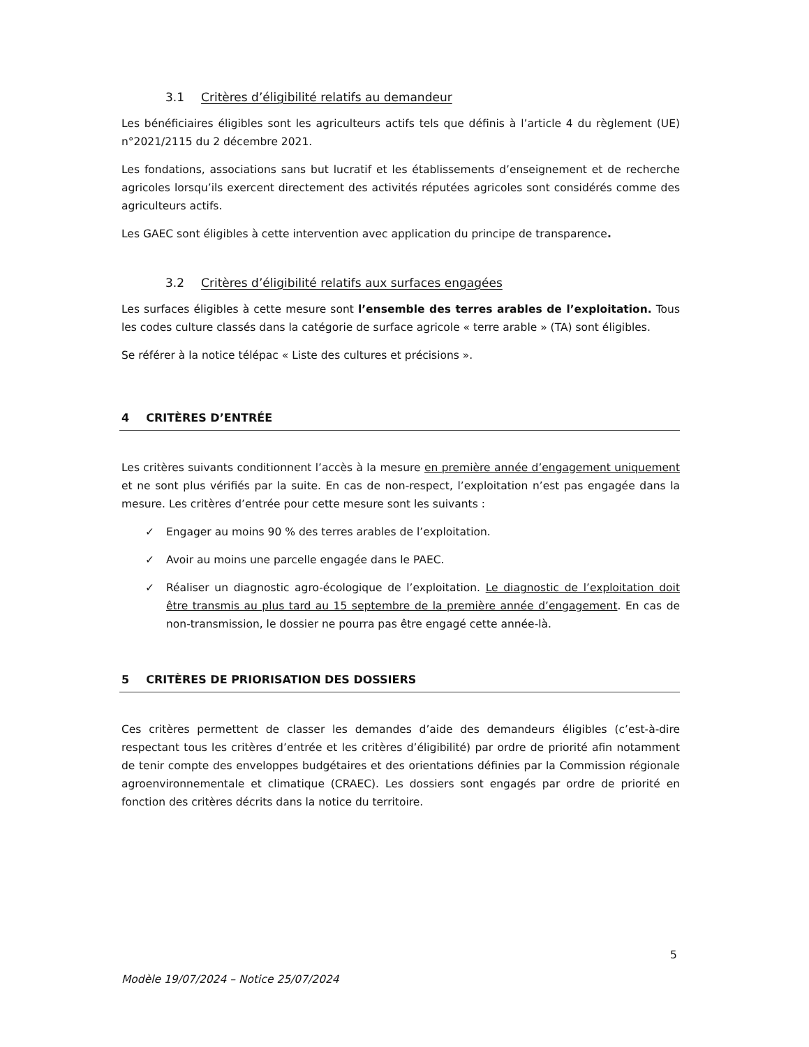3.1 Critères d’éligibilité relatifs au demandeur
Les bénéficiaires éligibles sont les agriculteurs actifs tels que définis à l’article 4 du règlement (UE) n°2021/2115 du 2 décembre 2021.
Les fondations, associations sans but lucratif et les établissements d’enseignement et de recherche agricoles lorsqu’ils exercent directement des activités réputées agricoles sont considérés comme des agriculteurs actifs.
Les GAEC sont éligibles à cette intervention avec application du principe de transparence.
3.2 Critères d’éligibilité relatifs aux surfaces engagées
Les surfaces éligibles à cette mesure sont l’ensemble des terres arables de l’exploitation. Tous les codes culture classés dans la catégorie de surface agricole « terre arable » (TA) sont éligibles.
Se référer à la notice télépac « Liste des cultures et précisions ».
4 CRITÈRES D’ENTRÉE
Les critères suivants conditionnent l’accès à la mesure en première année d’engagement uniquement et ne sont plus vérifiés par la suite. En cas de non-respect, l’exploitation n’est pas engagée dans la mesure. Les critères d’entrée pour cette mesure sont les suivants :
✓ Engager au moins 90 % des terres arables de l’exploitation.
✓ Avoir au moins une parcelle engagée dans le PAEC.
✓ Réaliser un diagnostic agro-écologique de l’exploitation. Le diagnostic de l’exploitation doit être transmis au plus tard au 15 septembre de la première année d’engagement. En cas de non-transmission, le dossier ne pourra pas être engagé cette année-là.
5 CRITÈRES DE PRIORISATION DES DOSSIERS
Ces critères permettent de classer les demandes d’aide des demandeurs éligibles (c’est-à-dire respectant tous les critères d’entrée et les critères d’éligibilité) par ordre de priorité afin notamment de tenir compte des enveloppes budgétaires et des orientations définies par la Commission régionale agroenvironnementale et climatique (CRAEC). Les dossiers sont engagés par ordre de priorité en fonction des critères décrits dans la notice du territoire.
5
Modèle 19/07/2024 – Notice 25/07/2024